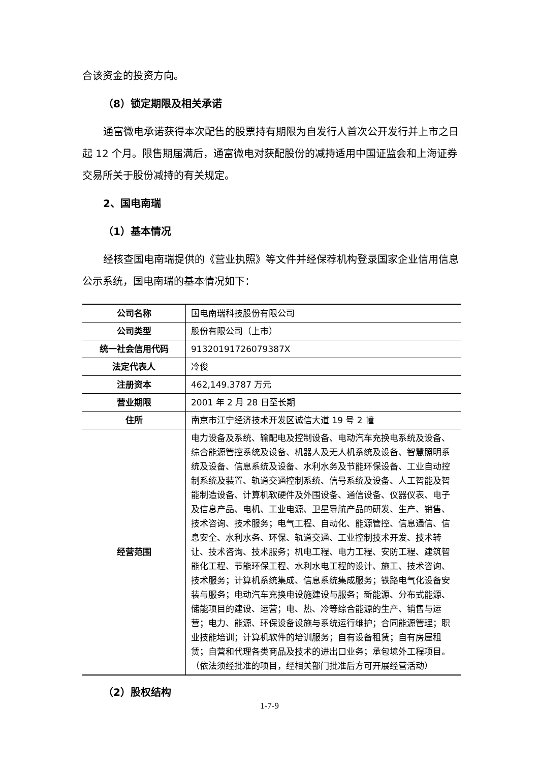合该资金的投资方向。
（8）锁定期限及相关承诺
通富微电承诺获得本次配售的股票持有期限为自发行人首次公开发行并上市之日起 12 个月。限售期届满后，通富微电对获配股份的减持适用中国证监会和上海证券交易所关于股份减持的有关规定。
2、国电南瑞
（1）基本情况
经核查国电南瑞提供的《营业执照》等文件并经保荐机构登录国家企业信用信息公示系统，国电南瑞的基本情况如下：
| 公司名称 | 国电南瑞科技股份有限公司 |
| 公司类型 | 股份有限公司（上市） |
| 统一社会信用代码 | 91320191726079387X |
| 法定代表人 | 冷俊 |
| 注册资本 | 462,149.3787 万元 |
| 营业期限 | 2001 年 2 月 28 日至长期 |
| 住所 | 南京市江宁经济技术开发区诚信大道 19 号 2 幢 |
| 经营范围 | 电力设备及系统、输配电及控制设备、电动汽车充换电系统及设备、综合能源管控系统及设备、机器人及无人机系统及设备、智慧照明系统及设备、信息系统及设备、水利水务及节能环保设备、工业自动控制系统及装置、轨道交通控制系统、信号系统及设备、人工智能及智能制造设备、计算机软硬件及外围设备、通信设备、仪器仪表、电子及信息产品、电机、工业电源、卫星导航产品的研发、生产、销售、技术咨询、技术服务；电气工程、自动化、能源管控、信息通信、信息安全、水利水务、环保、轨道交通、工业控制技术开发、技术转让、技术咨询、技术服务；机电工程、电力工程、安防工程、建筑智能化工程、节能环保工程、水利水电工程的设计、施工、技术咨询、技术服务；计算机系统集成、信息系统集成服务；铁路电气化设备安装与服务；电动汽车充换电设施建设与服务；新能源、分布式能源、储能项目的建设、运营；电、热、冷等综合能源的生产、销售与运营；电力、能源、环保设备设施与系统运行维护；合同能源管理；职业技能培训；计算机软件的培训服务；自有设备租赁；自有房屋租赁；自营和代理各类商品及技术的进出口业务；承包境外工程项目。（依法须经批准的项目，经相关部门批准后方可开展经营活动） |
（2）股权结构
1-7-9